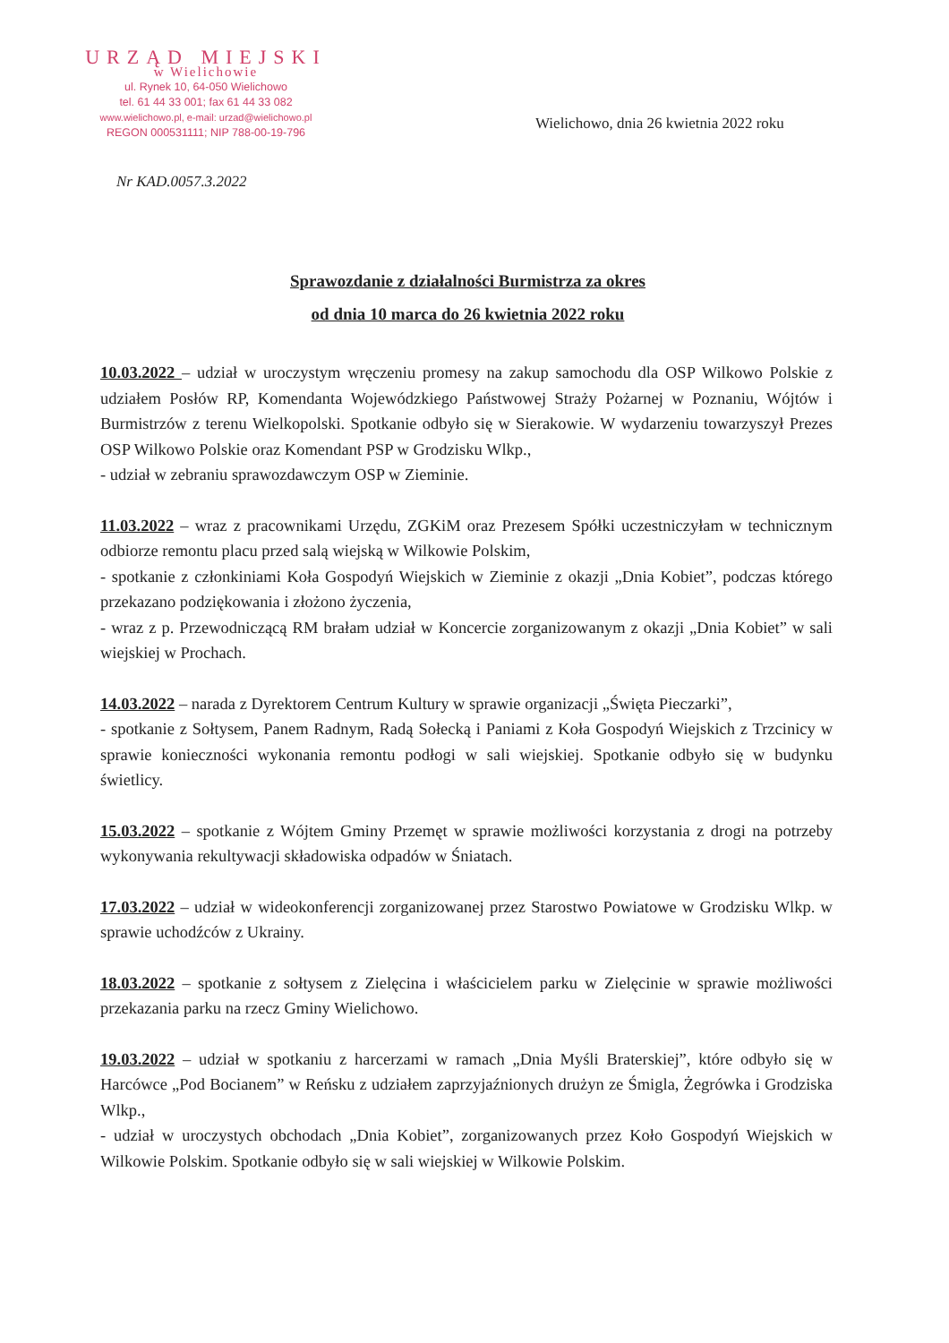URZĄD MIEJSKI
w Wielichowie
ul. Rynek 10, 64-050 Wielichowo
tel. 61 44 33 001; fax 61 44 33 082
www.wielichowo.pl, e-mail: urzad@wielichowo.pl
REGON 000531111; NIP 788-00-19-796
Wielichowo, dnia 26 kwietnia 2022 roku
Nr KAD.0057.3.2022
Sprawozdanie z działalności Burmistrza za okres
od dnia 10 marca do 26 kwietnia 2022 roku
10.03.2022 – udział w uroczystym wręczeniu promesy na zakup samochodu dla OSP Wilkowo Polskie z udziałem Posłów RP, Komendanta Wojewódzkiego Państwowej Straży Pożarnej w Poznaniu, Wójtów i Burmistrzów z terenu Wielkopolski. Spotkanie odbyło się w Sierakowie. W wydarzeniu towarzyszył Prezes OSP Wilkowo Polskie oraz Komendant PSP w Grodzisku Wlkp.,
- udział w zebraniu sprawozdawczym OSP w Zieminie.
11.03.2022 – wraz z pracownikami Urzędu, ZGKiM oraz Prezesem Spółki uczestniczyłam w technicznym odbiorze remontu placu przed salą wiejską w Wilkowie Polskim,
- spotkanie z członkiniami Koła Gospodyń Wiejskich w Zieminie z okazji „Dnia Kobiet”, podczas którego przekazano podziękowania i złożono życzenia,
- wraz z p. Przewodniczącą RM brałam udział w Koncercie zorganizowanym z okazji „Dnia Kobiet” w sali wiejskiej w Prochach.
14.03.2022 – narada z Dyrektorem Centrum Kultury w sprawie organizacji „Święta Pieczarki”,
- spotkanie z Sołtysem, Panem Radnym, Radą Sołecką i Paniami z Koła Gospodyń Wiejskich z Trzcinicy w sprawie konieczności wykonania remontu podłogi w sali wiejskiej. Spotkanie odbyło się w budynku świetlicy.
15.03.2022 – spotkanie z Wójtem Gminy Przemęt w sprawie możliwości korzystania z drogi na potrzeby wykonywania rekultywacji składowiska odpadów w Śniatach.
17.03.2022 – udział w wideokonferencji zorganizowanej przez Starostwo Powiatowe w Grodzisku Wlkp. w sprawie uchodźców z Ukrainy.
18.03.2022 – spotkanie z sołtysem z Zielęcina i właścicielem parku w Zielęcinie w sprawie możliwości przekazania parku na rzecz Gminy Wielichowo.
19.03.2022 – udział w spotkaniu z harcerzami w ramach „Dnia Myśli Braterskiej”, które odbyło się w Harcówce „Pod Bocianem” w Reńsku z udziałem zaprzyjaźnionych drużyn ze Śmigla, Żegrówka i Grodziska Wlkp.,
- udział w uroczystych obchodach „Dnia Kobiet”, zorganizowanych przez Koło Gospodyń Wiejskich w Wilkowie Polskim. Spotkanie odbyło się w sali wiejskiej w Wilkowie Polskim.